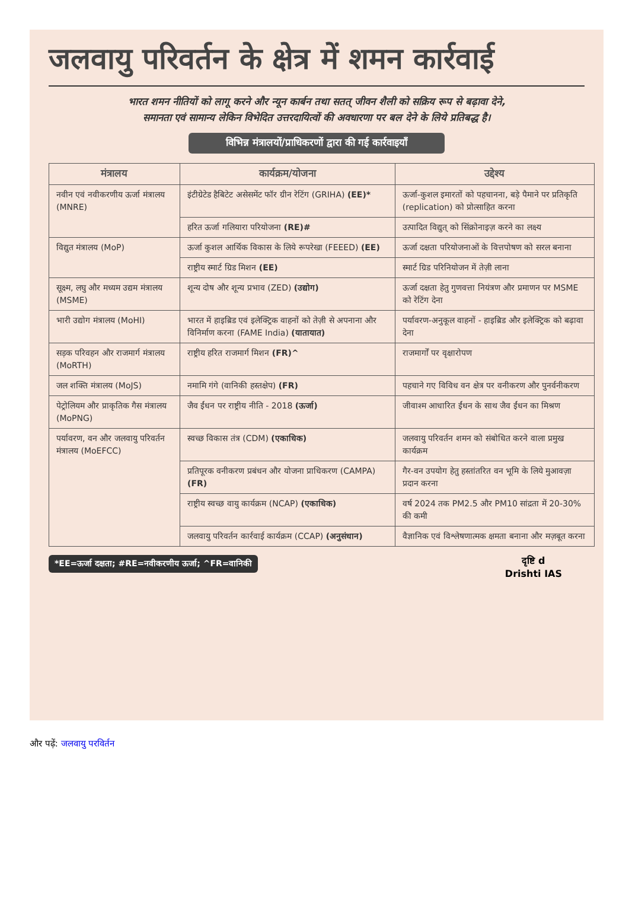जलवायु परिवर्तन के क्षेत्र में शमन कार्रवाई
भारत शमन नीतियों को लागू करने और न्यून कार्बन तथा सतत् जीवन शैली को सक्रिय रूप से बढ़ावा देने,
समानता एवं सामान्य लेकिन विभेदित उत्तरदायित्वों की अवधारणा पर बल देने के लिये प्रतिबद्ध है।
विभिन्न मंत्रालयों/प्राधिकरणों द्वारा की गई कार्रवाइयाँ
| मंत्रालय | कार्यक्रम/योजना | उद्देश्य |
| --- | --- | --- |
| नवीन एवं नवीकरणीय ऊर्जा मंत्रालय (MNRE) | इंटीग्रेटेड हैबिटेट असेसमेंट फॉर ग्रीन रेटिंग (GRIHA) (EE)* | ऊर्जा-कुशल इमारतों को पहचानना, बड़े पैमाने पर प्रतिकृति (replication) को प्रोत्साहित करना |
| | हरित ऊर्जा गलियारा परियोजना (RE)# | उत्पादित विद्युत् को सिंक्रोनाइज़ करने का लक्ष्य |
| विद्युत मंत्रालय (MoP) | ऊर्जा कुशल आर्थिक विकास के लिये रूपरेखा (FEEED) (EE) | ऊर्जा दक्षता परियोजनाओं के वित्तपोषण को सरल बनाना |
| | राष्ट्रीय स्मार्ट ग्रिड मिशन (EE) | स्मार्ट ग्रिड परिनियोजन में तेज़ी लाना |
| सूक्ष्म, लघु और मध्यम उद्यम मंत्रालय (MSME) | शून्य दोष और शून्य प्रभाव (ZED) (उद्योग) | ऊर्जा दक्षता हेतु गुणवत्ता नियंत्रण और प्रमाणन पर MSME को रेटिंग देना |
| भारी उद्योग मंत्रालय (MoHI) | भारत में हाइब्रिड एवं इलेक्ट्रिक वाहनों को तेज़ी से अपनाना और विनिर्माण करना (FAME India) (यातायात) | पर्यावरण-अनुकूल वाहनों - हाइब्रिड और इलेक्ट्रिक को बढ़ावा देना |
| सड़क परिवहन और राजमार्ग मंत्रालय (MoRTH) | राष्ट्रीय हरित राजमार्ग मिशन (FR)^ | राजमार्गों पर वृक्षारोपण |
| जल शक्ति मंत्रालय (MoJS) | नमामि गंगे (वानिकी हस्तक्षेप) (FR) | पहचाने गए विविध वन क्षेत्र पर वनीकरण और पुनर्वनीकरण |
| पेट्रोलियम और प्राकृतिक गैस मंत्रालय (MoPNG) | जैव ईंधन पर राष्ट्रीय नीति - 2018 (ऊर्जा) | जीवाश्म आधारित ईंधन के साथ जैव ईंधन का मिश्रण |
| पर्यावरण, वन और जलवायु परिवर्तन मंत्रालय (MoEFCC) | स्वच्छ विकास तंत्र (CDM) (एकाधिक) | जलवायु परिवर्तन शमन को संबोधित करने वाला प्रमुख कार्यक्रम |
| | प्रतिपूरक वनीकरण प्रबंधन और योजना प्राधिकरण (CAMPA) (FR) | गैर-वन उपयोग हेतु हस्तांतरित वन भूमि के लिये मुआवज़ा प्रदान करना |
| | राष्ट्रीय स्वच्छ वायु कार्यक्रम (NCAP) (एकाधिक) | वर्ष 2024 तक PM2.5 और PM10 सांद्रता में 20-30% की कमी |
| | जलवायु परिवर्तन कार्रवाई कार्यक्रम (CCAP) (अनुसंधान) | वैज्ञानिक एवं विश्लेषणात्मक क्षमता बनाना और मज़बूत करना |
*EE=ऊर्जा दक्षता; #RE=नवीकरणीय ऊर्जा; ^FR=वानिकी
दृष्टि d
Drishti IAS
और पढ़ें: जलवायु परविर्तन